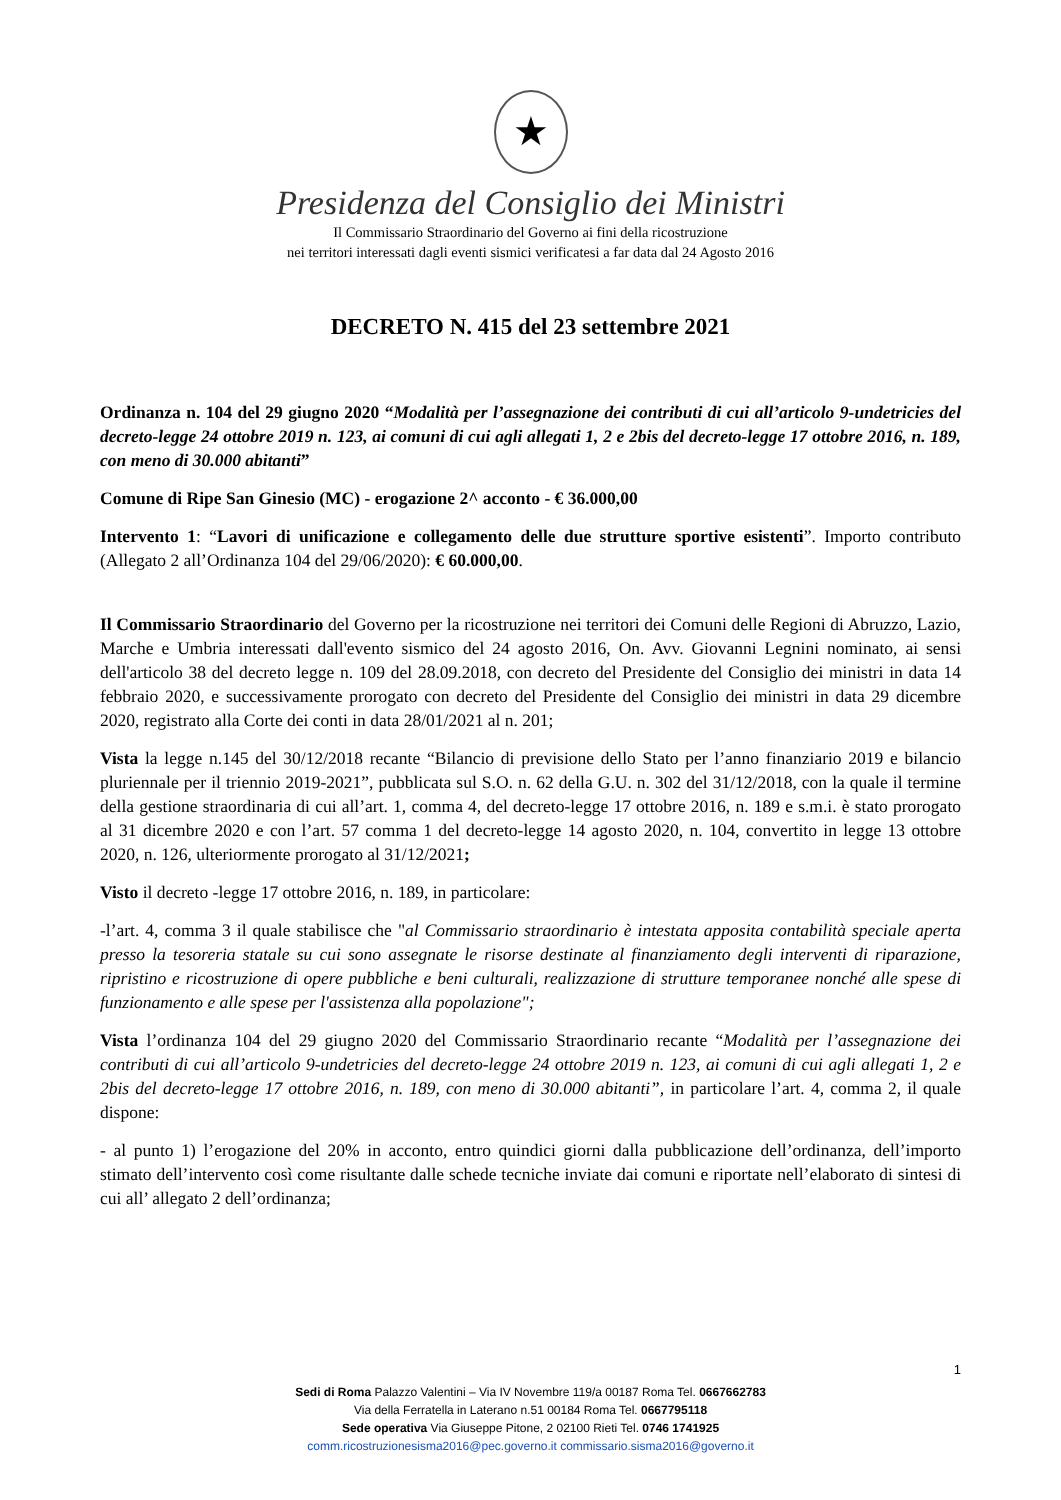★
Presidenza del Consiglio dei Ministri
Il Commissario Straordinario del Governo ai fini della ricostruzione
nei territori interessati dagli eventi sismici verificatesi a far data dal 24 Agosto 2016
DECRETO N. 415 del 23 settembre 2021
Ordinanza n. 104 del 29 giugno 2020 “Modalità per l’assegnazione dei contributi di cui all’articolo 9-undetricies del decreto-legge 24 ottobre 2019 n. 123, ai comuni di cui agli allegati 1, 2 e 2bis del decreto-legge 17 ottobre 2016, n. 189, con meno di 30.000 abitanti”
Comune di Ripe San Ginesio (MC) - erogazione 2^ acconto - € 36.000,00
Intervento 1: “Lavori di unificazione e collegamento delle due strutture sportive esistenti”. Importo contributo (Allegato 2 all’Ordinanza 104 del 29/06/2020): € 60.000,00.
Il Commissario Straordinario del Governo per la ricostruzione nei territori dei Comuni delle Regioni di Abruzzo, Lazio, Marche e Umbria interessati dall'evento sismico del 24 agosto 2016, On. Avv. Giovanni Legnini nominato, ai sensi dell'articolo 38 del decreto legge n. 109 del 28.09.2018, con decreto del Presidente del Consiglio dei ministri in data 14 febbraio 2020, e successivamente prorogato con decreto del Presidente del Consiglio dei ministri in data 29 dicembre 2020, registrato alla Corte dei conti in data 28/01/2021 al n. 201;
Vista la legge n.145 del 30/12/2018 recante “Bilancio di previsione dello Stato per l’anno finanziario 2019 e bilancio pluriennale per il triennio 2019-2021”, pubblicata sul S.O. n. 62 della G.U. n. 302 del 31/12/2018, con la quale il termine della gestione straordinaria di cui all’art. 1, comma 4, del decreto-legge 17 ottobre 2016, n. 189 e s.m.i. è stato prorogato al 31 dicembre 2020 e con l’art. 57 comma 1 del decreto-legge 14 agosto 2020, n. 104, convertito in legge 13 ottobre 2020, n. 126, ulteriormente prorogato al 31/12/2021;
Visto il decreto -legge 17 ottobre 2016, n. 189, in particolare:
-l’art. 4, comma 3 il quale stabilisce che "al Commissario straordinario è intestata apposita contabilità speciale aperta presso la tesoreria statale su cui sono assegnate le risorse destinate al finanziamento degli interventi di riparazione, ripristino e ricostruzione di opere pubbliche e beni culturali, realizzazione di strutture temporanee nonché alle spese di funzionamento e alle spese per l'assistenza alla popolazione";
Vista l’ordinanza 104 del 29 giugno 2020 del Commissario Straordinario recante “Modalità per l’assegnazione dei contributi di cui all’articolo 9-undetricies del decreto-legge 24 ottobre 2019 n. 123, ai comuni di cui agli allegati 1, 2 e 2bis del decreto-legge 17 ottobre 2016, n. 189, con meno di 30.000 abitanti”, in particolare l’art. 4, comma 2, il quale dispone:
- al punto 1) l’erogazione del 20% in acconto, entro quindici giorni dalla pubblicazione dell’ordinanza, dell’importo stimato dell’intervento così come risultante dalle schede tecniche inviate dai comuni e riportate nell’elaborato di sintesi di cui all’ allegato 2 dell’ordinanza;
1
Sedi di Roma Palazzo Valentini – Via IV Novembre 119/a 00187 Roma Tel. 0667662783
Via della Ferratella in Laterano n.51 00184 Roma Tel. 0667795118
Sede operativa Via Giuseppe Pitone, 2 02100 Rieti Tel. 0746 1741925
comm.ricostruzionesisma2016@pec.governo.it commissario.sisma2016@governo.it